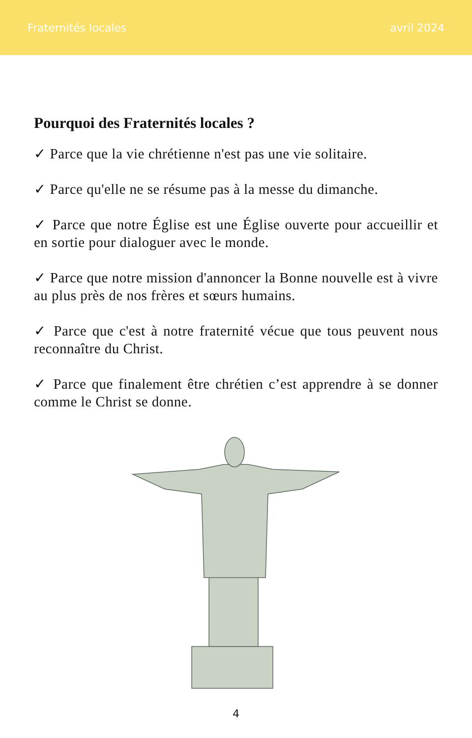Fraternités locales avril 2024
Pourquoi des Fraternités locales ?
✓ Parce que la vie chrétienne n'est pas une vie solitaire.
✓ Parce qu'elle ne se résume pas à la messe du dimanche.
✓ Parce que notre Église est une Église ouverte pour accueillir et en sortie pour dialoguer avec le monde.
✓ Parce que notre mission d'annoncer la Bonne nouvelle est à vivre au plus près de nos frères et sœurs humains.
✓ Parce que c'est à notre fraternité vécue que tous peuvent nous reconnaître du Christ.
✓ Parce que finalement être chrétien c’est apprendre à se donner comme le Christ se donne.
4